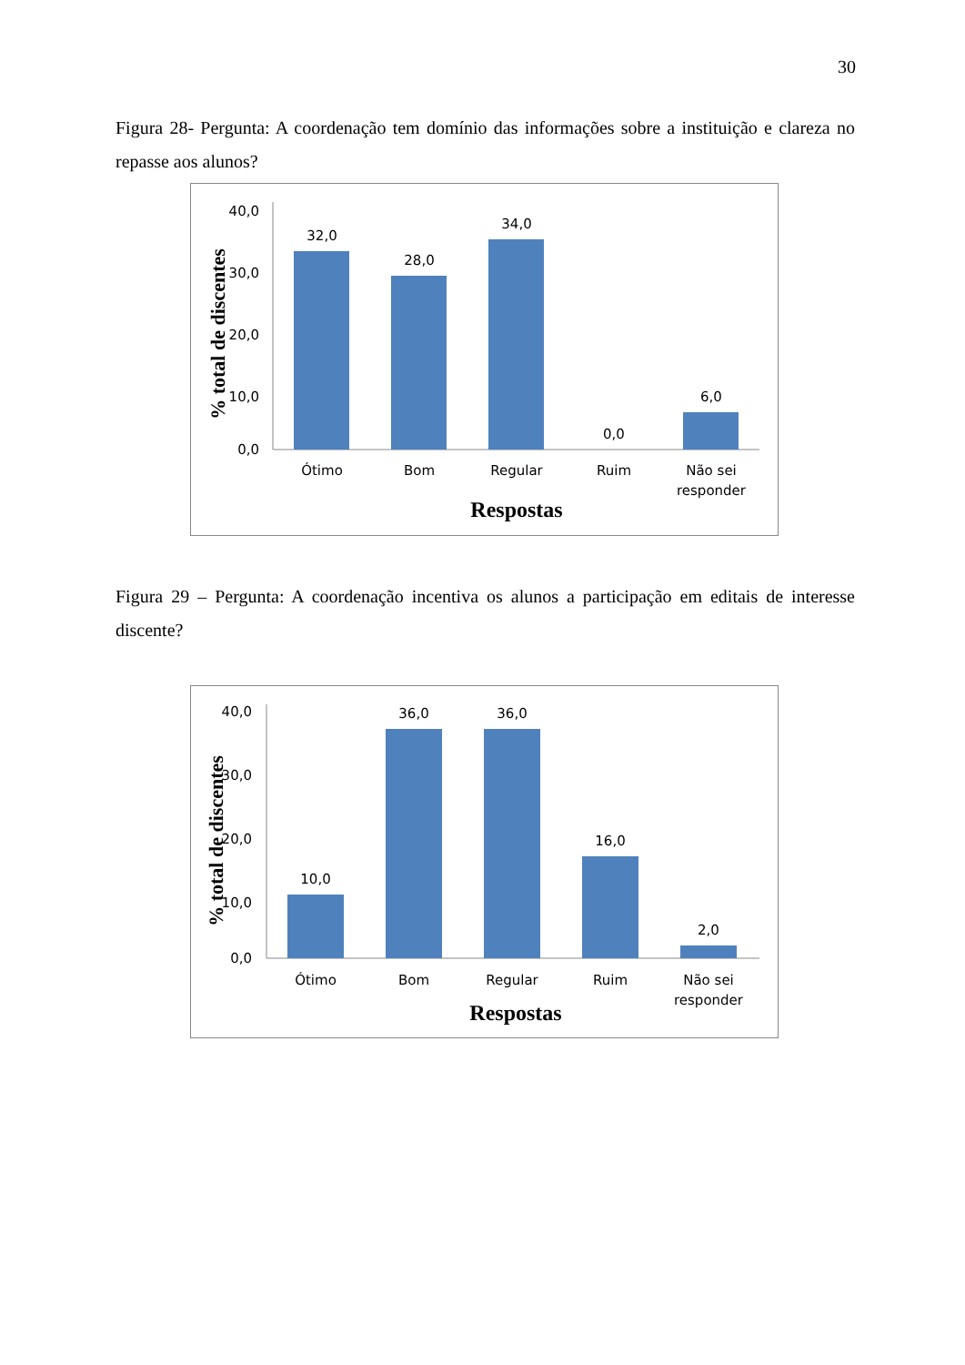30
Figura 28- Pergunta: A coordenação tem domínio das informações sobre a instituição e clareza no repasse aos alunos?
40,0
30,0
20,0
10,0
0,0
32,0
28,0
34,0
0,0
6,0
Ótimo
Bom
Regular
Ruim
Não sei
responder
Respostas
% total de discentes
Figura 29 – Pergunta: A coordenação incentiva os alunos a participação em editais de interesse discente?
40,0
30,0
20,0
10,0
0,0
10,0
36,0
36,0
16,0
2,0
Ótimo
Bom
Regular
Ruim
Não sei
responder
Respostas
% total de discentes